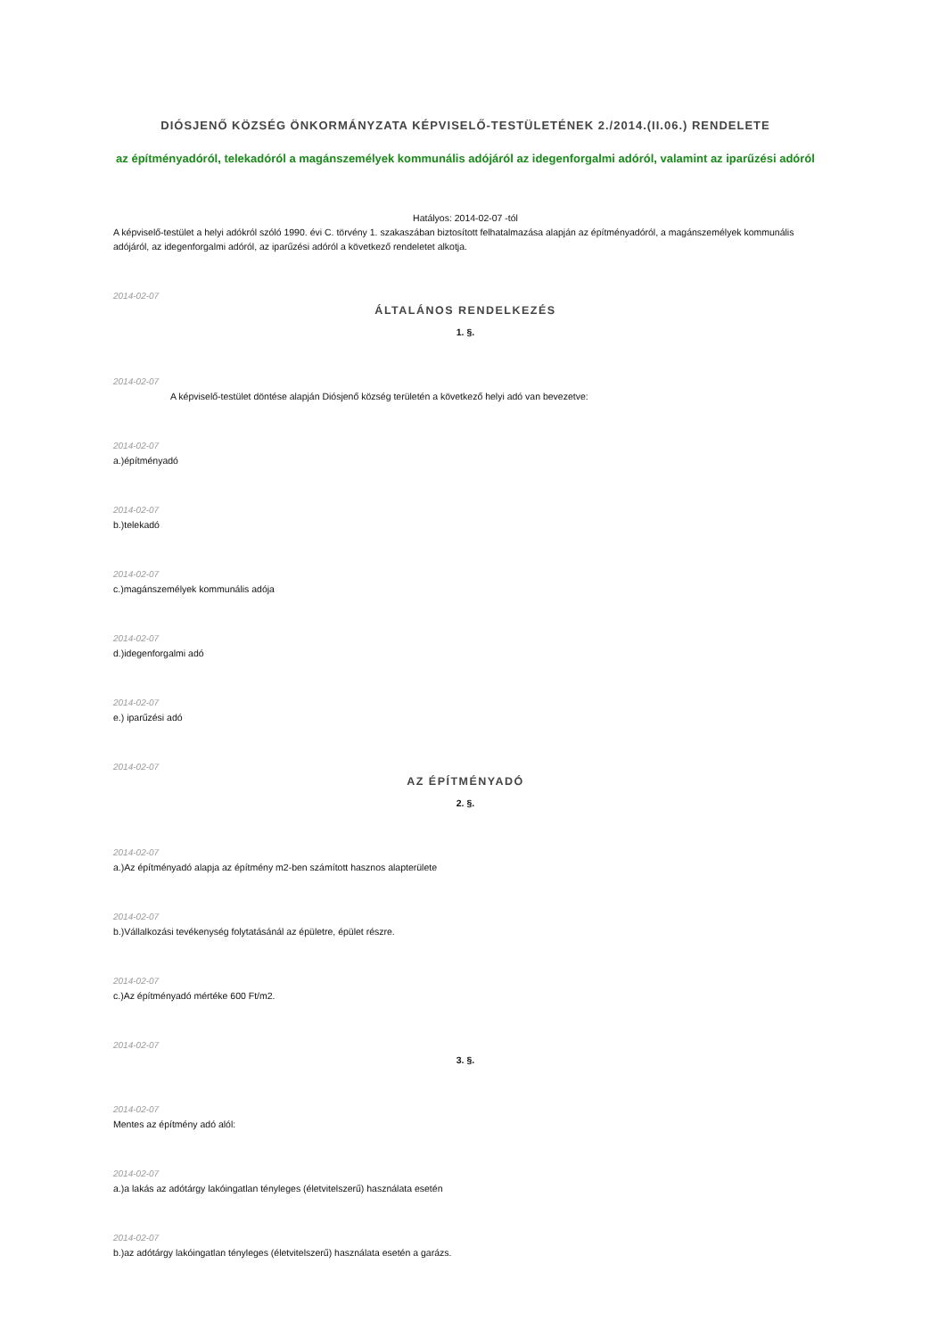DIÓSJENŐ KÖZSÉG ÖNKORMÁNYZATA KÉPVISELŐ-TESTÜLETÉNEK 2./2014.(II.06.) RENDELETE
az építményadóról, telekadóról a magánszemélyek kommunális adójáról az idegenforgalmi adóról, valamint az iparűzési adóról
Hatályos: 2014-02-07 -tól
A képviselő-testület a helyi adókról szóló 1990. évi C. törvény 1. szakaszában biztosított felhatalmazása alapján az építményadóról, a magánszemélyek kommunális adójáról, az idegenforgalmi adóról, az iparűzési adóról a következő rendeletet alkotja.
2014-02-07
ÁLTALÁNOS RENDELKEZÉS
1. §.
2014-02-07
A képviselő-testület döntése alapján Diósjenő község területén a következő helyi adó van bevezetve:
2014-02-07
a.)építményadó
2014-02-07
b.)telekadó
2014-02-07
c.)magánszemélyek kommunális adója
2014-02-07
d.)idegenforgalmi adó
2014-02-07
e.) iparűzési adó
2014-02-07
AZ ÉPÍTMÉNYADÓ
2. §.
2014-02-07
a.)Az építményadó alapja az építmény m2-ben számított hasznos alapterülete
2014-02-07
b.)Vállalkozási tevékenység folytatásánál az épületre, épület részre.
2014-02-07
c.)Az építményadó mértéke 600 Ft/m2.
2014-02-07
3. §.
2014-02-07
Mentes az építmény adó alól:
2014-02-07
a.)a lakás az adótárgy lakóingatlan tényleges (életvitelszerű) használata esetén
2014-02-07
b.)az adótárgy lakóingatlan tényleges (életvitelszerű) használata esetén a garázs.